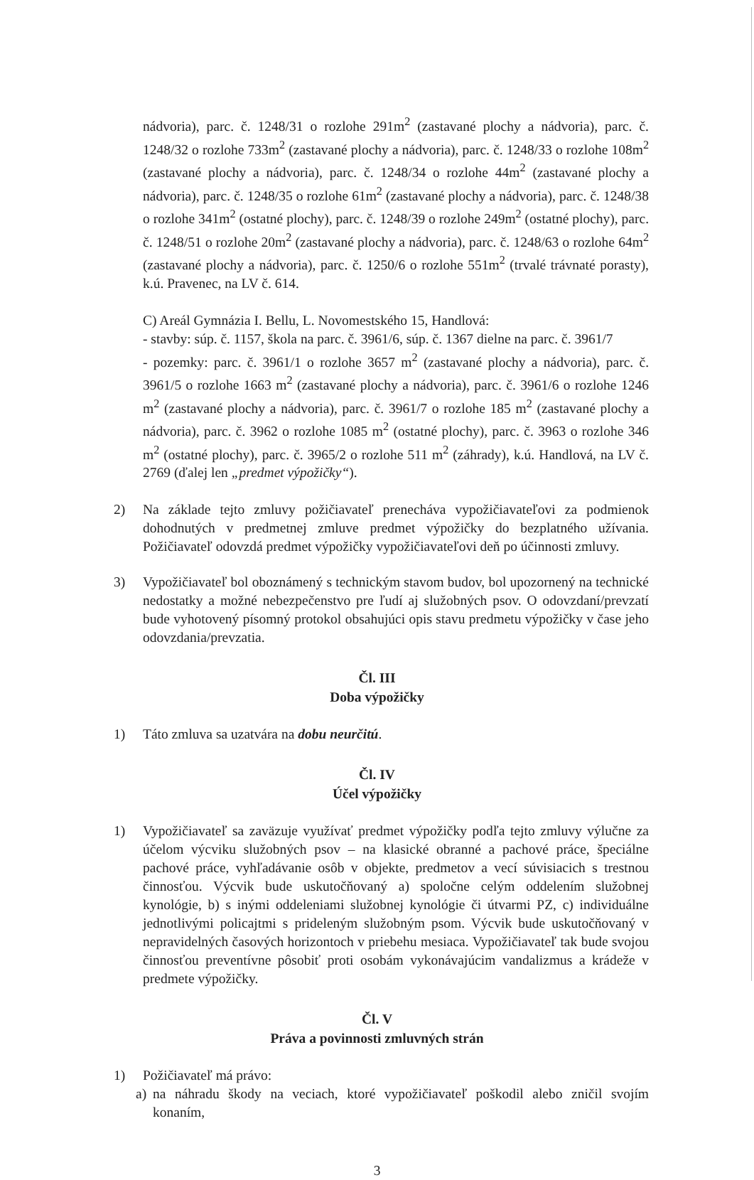nádvoria), parc. č. 1248/31 o rozlohe 291m<sup>2</sup> (zastavané plochy a nádvoria), parc. č. 1248/32 o rozlohe 733m<sup>2</sup> (zastavané plochy a nádvoria), parc. č. 1248/33 o rozlohe 108m<sup>2</sup> (zastavané plochy a nádvoria), parc. č. 1248/34 o rozlohe 44m<sup>2</sup> (zastavané plochy a nádvoria), parc. č. 1248/35 o rozlohe 61m<sup>2</sup> (zastavané plochy a nádvoria), parc. č. 1248/38 o rozlohe 341m<sup>2</sup> (ostatné plochy), parc. č. 1248/39 o rozlohe 249m<sup>2</sup> (ostatné plochy), parc. č. 1248/51 o rozlohe 20m<sup>2</sup> (zastavané plochy a nádvoria), parc. č. 1248/63 o rozlohe 64m<sup>2</sup> (zastavané plochy a nádvoria), parc. č. 1250/6 o rozlohe 551m<sup>2</sup> (trvalé trávnaté porasty), k.ú. Pravenec, na LV č. 614.
C) Areál Gymnázia I. Bellu, L. Novomestského 15, Handlová:
- stavby: súp. č. 1157, škola na parc. č. 3961/6, súp. č. 1367 dielne na parc. č. 3961/7
- pozemky: parc. č. 3961/1 o rozlohe 3657 m<sup>2</sup> (zastavané plochy a nádvoria), parc. č. 3961/5 o rozlohe 1663 m<sup>2</sup> (zastavané plochy a nádvoria), parc. č. 3961/6 o rozlohe 1246 m<sup>2</sup> (zastavané plochy a nádvoria), parc. č. 3961/7 o rozlohe 185 m<sup>2</sup> (zastavané plochy a nádvoria), parc. č. 3962 o rozlohe 1085 m<sup>2</sup> (ostatné plochy), parc. č. 3963 o rozlohe 346 m<sup>2</sup> (ostatné plochy), parc. č. 3965/2 o rozlohe 511 m<sup>2</sup> (záhrady), k.ú. Handlová, na LV č. 2769 (ďalej len „predmet výpožičky“).
2) Na základe tejto zmluvy požičiavateľ prenecháva vypožičiavateľovi za podmienok dohodnutých v predmetnej zmluve predmet výpožičky do bezplatného užívania. Požičiavateľ odovzdá predmet výpožičky vypožičiavateľovi deň po účinnosti zmluvy.
3) Vypožičiavateľ bol oboznámený s technickým stavom budov, bol upozornený na technické nedostatky a možné nebezpečenstvo pre ľudí aj služobných psov. O odovzdaní/prevzatí bude vyhotovený písomný protokol obsahujúci opis stavu predmetu výpožičky v čase jeho odovzdania/prevzatia.
Čl. III
Doba výpožičky
1) Táto zmluva sa uzatvára na dobu neurčitú.
Čl. IV
Účel výpožičky
1) Vypožičiavateľ sa zaväzuje využívať predmet výpožičky podľa tejto zmluvy výlučne za účelom výcviku služobných psov – na klasické obranné a pachové práce, špeciálne pachové práce, vyhľadávanie osôb v objekte, predmetov a vecí súvisiacich s trestnou činnosťou. Výcvik bude uskutočňovaný a) spoločne celým oddelením služobnej kynológie, b) s inými oddeleniami služobnej kynológie či útvarmi PZ, c) individuálne jednotlivými policajtmi s prideleným služobným psom. Výcvik bude uskutočňovaný v nepravidelných časových horizontoch v priebehu mesiaca. Vypožičiavateľ tak bude svojou činnosťou preventívne pôsobiť proti osobám vykonávajúcim vandalizmus a krádeže v predmete výpožičky.
Čl. V
Práva a povinnosti zmluvných strán
1) Požičiavateľ má právo:
a) na náhradu škody na veciach, ktoré vypožičiavateľ poškodil alebo zničil svojím konaním,
3